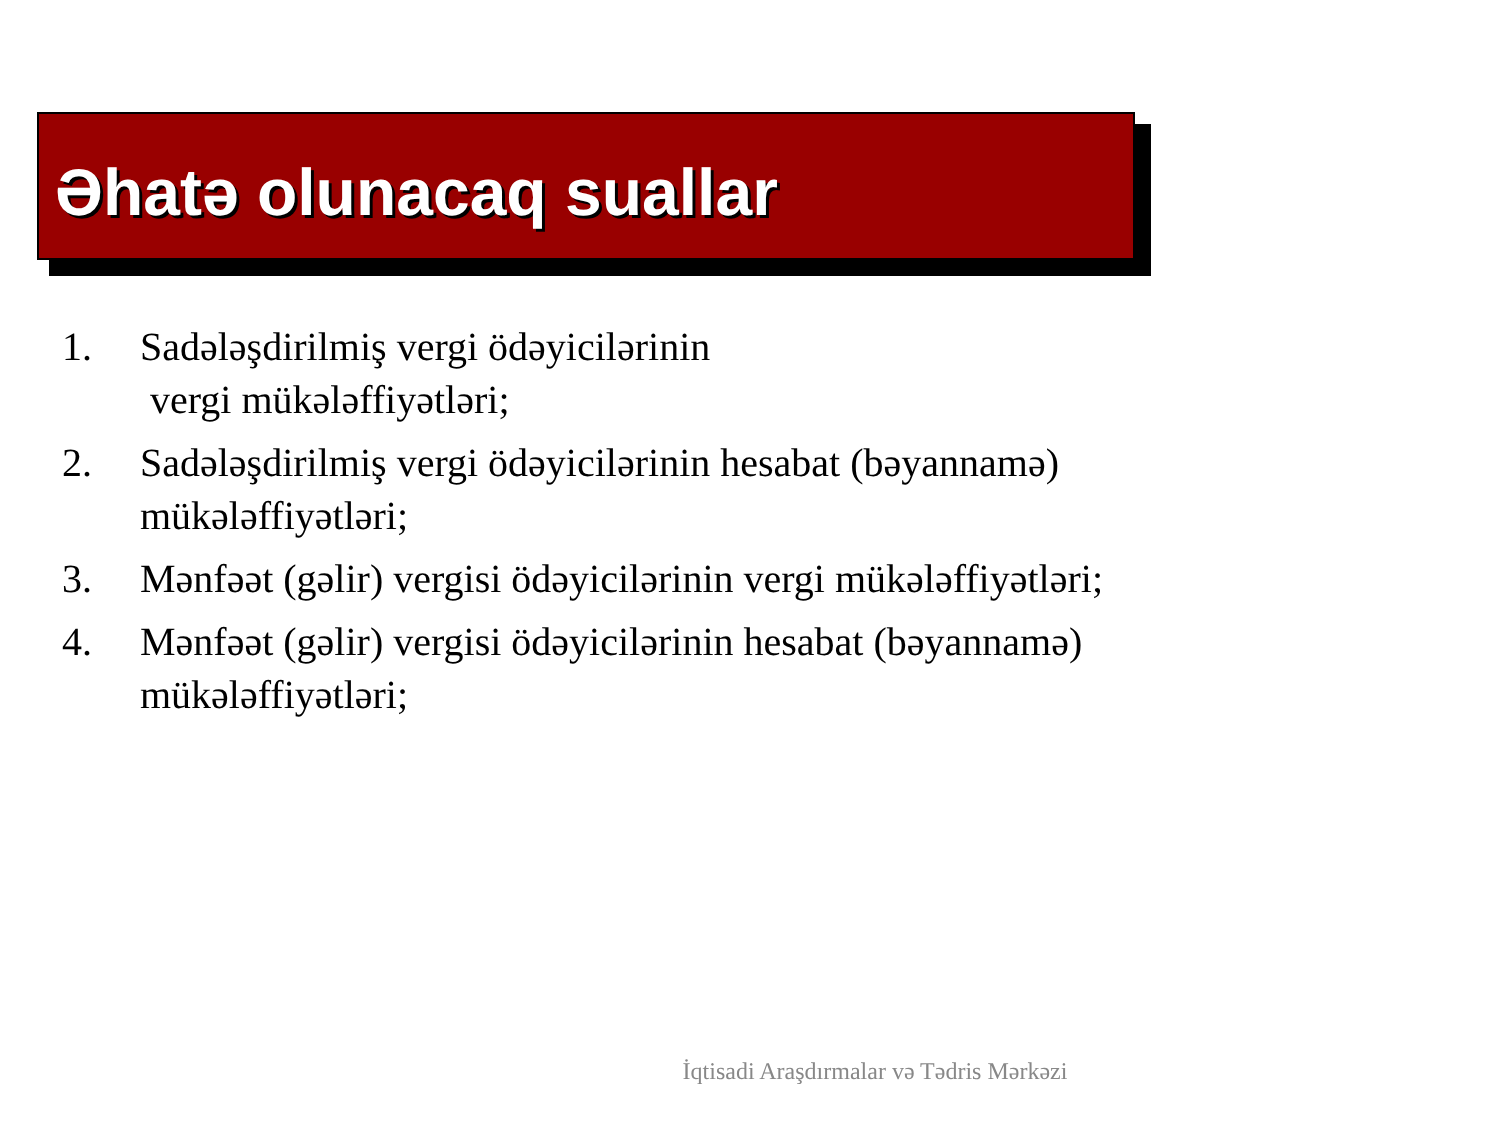Əhatə olunacaq suallar
1. Sadələşdirilmiş vergi ödəyicilərinin
vergi mükələffiyətləri;
2. Sadələşdirilmiş vergi ödəyicilərinin hesabat (bəyannamə) mükələffiyətləri;
3. Mənfəət (gəlir) vergisi ödəyicilərinin vergi mükələffiyətləri;
4. Mənfəət (gəlir) vergisi ödəyicilərinin hesabat (bəyannamə) mükələffiyətləri;
İqtisadi Araşdırmalar və Tədris Mərkəzi